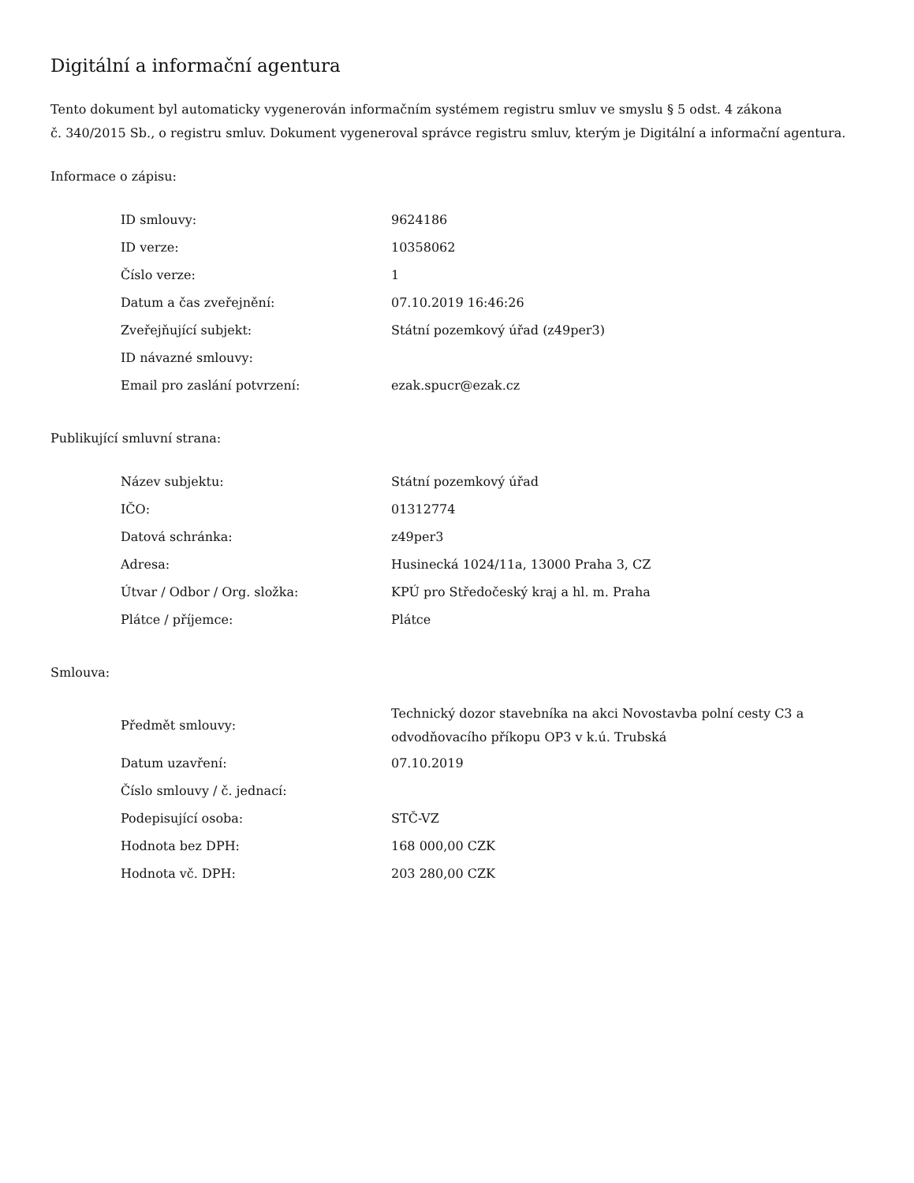Digitální a informační agentura
Tento dokument byl automaticky vygenerován informačním systémem registru smluv ve smyslu § 5 odst. 4 zákona
č. 340/2015 Sb., o registru smluv. Dokument vygeneroval správce registru smluv, kterým je Digitální a informační agentura.
Informace o zápisu:
| ID smlouvy: | 9624186 |
| ID verze: | 10358062 |
| Číslo verze: | 1 |
| Datum a čas zveřejnění: | 07.10.2019 16:46:26 |
| Zveřejňující subjekt: | Státní pozemkový úřad (z49per3) |
| ID návazné smlouvy: | |
| Email pro zaslání potvrzení: | ezak.spucr@ezak.cz |
Publikující smluvní strana:
| Název subjektu: | Státní pozemkový úřad |
| IČO: | 01312774 |
| Datová schránka: | z49per3 |
| Adresa: | Husinecká 1024/11a, 13000 Praha 3, CZ |
| Útvar / Odbor / Org. složka: | KPÚ pro Středočeský kraj a hl. m. Praha |
| Plátce / příjemce: | Plátce |
Smlouva:
| Předmět smlouvy: | Technický dozor stavebníka na akci Novostavba polní cesty C3 a odvodňovacího příkopu OP3 v k.ú. Trubská |
| Datum uzavření: | 07.10.2019 |
| Číslo smlouvy / č. jednací: | |
| Podepisující osoba: | STČ-VZ |
| Hodnota bez DPH: | 168 000,00 CZK |
| Hodnota vč. DPH: | 203 280,00 CZK |